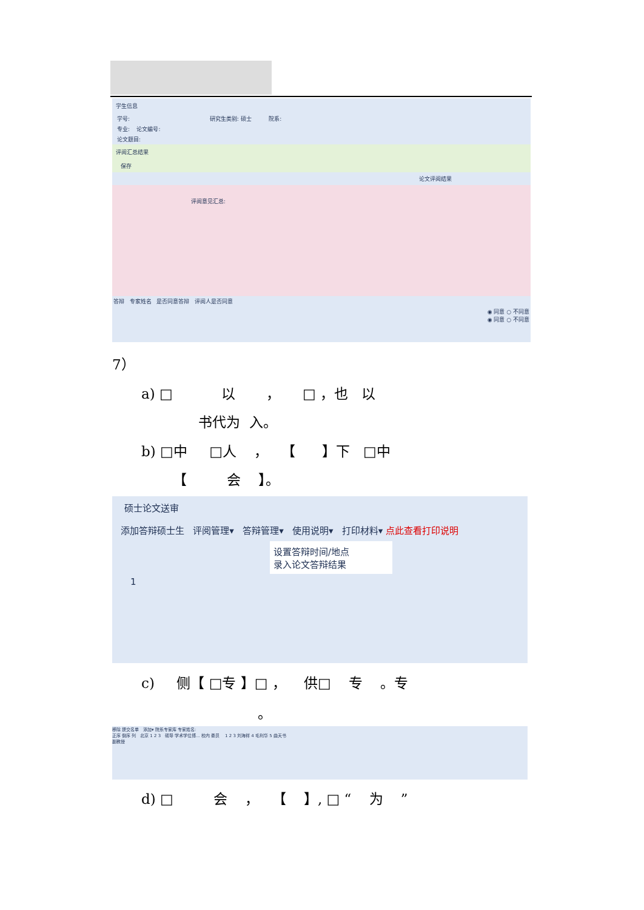学生信息
学号: 研究生类别: 硕士 院系:
专业: 论文编号:
论文题目:
评阅汇总结果
保存
论文评阅结果
评阅意见汇总:
答辩 专家姓名 是否同意答辩 评阅人是否同意
◉ 同意 ○ 不同意
◉ 同意 ○ 不同意
7）
a) □ 以 ， □ ，也 以
书代为 入。
b) □中 □人 ， 【 】下 □中
【 会 】。
硕士论文送审
添加答辩硕士生 评阅管理▾ 答辩管理▾ 使用说明▾ 打印材料▾ 点此查看打印说明
设置答辩时间/地点
录入论文答辩结果
1
c) 侧【 □专 】□ ， 供□ 专 。专
。
移除 提交名单 添加▾ 院系专家库 专家姓名:
正序 倒序 列 北京 1 2 3 硕导 学术学位博... 校内 委员 1 2 3 刘海祥 4 毛利华 5 曲天书
副教授
d) □ 会 ， 【 】, □ “ 为 ”